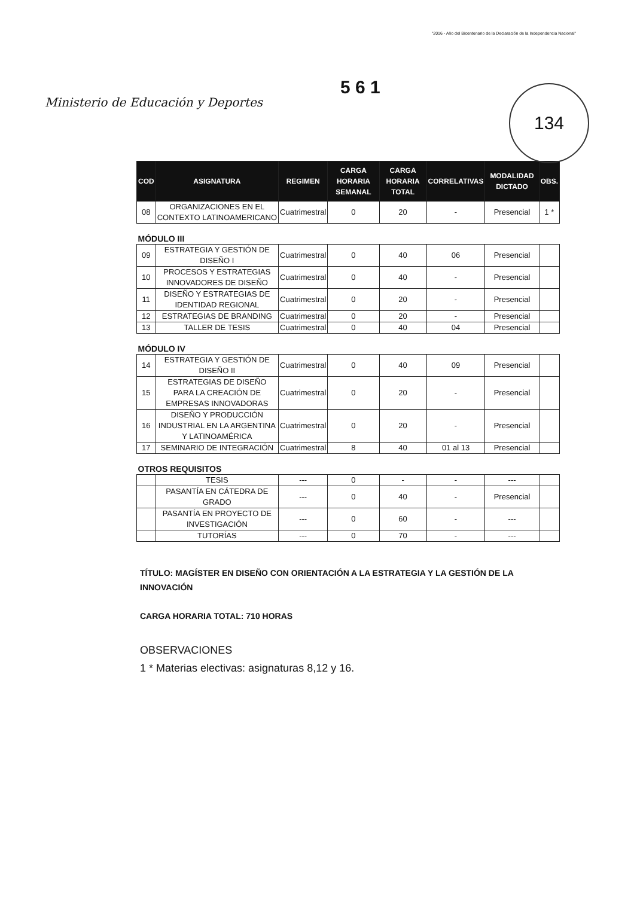"2016 - Año del Bicentenario de la Declaración de la Independencia Nacional"
Ministerio de Educación y Deportes
5 6 1
134
| COD | ASIGNATURA | REGIMEN | CARGA HORARIA SEMANAL | CARGA HORARIA TOTAL | CORRELATIVAS | MODALIDAD DICTADO | OBS. |
| --- | --- | --- | --- | --- | --- | --- | --- |
| 08 | ORGANIZACIONES EN EL CONTEXTO LATINOAMERICANO | Cuatrimestral | 0 | 20 | - | Presencial | 1 * |
| MÓDULO III | | | | | | | |
| 09 | ESTRATEGIA Y GESTIÓN DE DISEÑO I | Cuatrimestral | 0 | 40 | 06 | Presencial | |
| 10 | PROCESOS Y ESTRATEGIAS INNOVADORES DE DISEÑO | Cuatrimestral | 0 | 40 | - | Presencial | |
| 11 | DISEÑO Y ESTRATEGIAS DE IDENTIDAD REGIONAL | Cuatrimestral | 0 | 20 | - | Presencial | |
| 12 | ESTRATEGIAS DE BRANDING | Cuatrimestral | 0 | 20 | - | Presencial | |
| 13 | TALLER DE TESIS | Cuatrimestral | 0 | 40 | 04 | Presencial | |
| MÓDULO IV | | | | | | | |
| 14 | ESTRATEGIA Y GESTIÓN DE DISEÑO II | Cuatrimestral | 0 | 40 | 09 | Presencial | |
| 15 | ESTRATEGIAS DE DISEÑO PARA LA CREACIÓN DE EMPRESAS INNOVADORAS | Cuatrimestral | 0 | 20 | - | Presencial | |
| 16 | DISEÑO Y PRODUCCIÓN INDUSTRIAL EN LA ARGENTINA Y LATINOAMÉRICA | Cuatrimestral | 0 | 20 | - | Presencial | |
| 17 | SEMINARIO DE INTEGRACIÓN | Cuatrimestral | 8 | 40 | 01 al 13 | Presencial | |
| OTROS REQUISITOS | | | | | | | |
| | TESIS | --- | 0 | - | - | --- | |
| | PASANTÍA EN CÁTEDRA DE GRADO | --- | 0 | 40 | - | Presencial | |
| | PASANTÍA EN PROYECTO DE INVESTIGACIÓN | --- | 0 | 60 | - | --- | |
| | TUTORÍAS | --- | 0 | 70 | - | --- | |
TÍTULO: MAGÍSTER EN DISEÑO CON ORIENTACIÓN A LA ESTRATEGIA Y LA GESTIÓN DE LA INNOVACIÓN
CARGA HORARIA TOTAL: 710 HORAS
OBSERVACIONES
1 * Materias electivas: asignaturas 8,12 y 16.